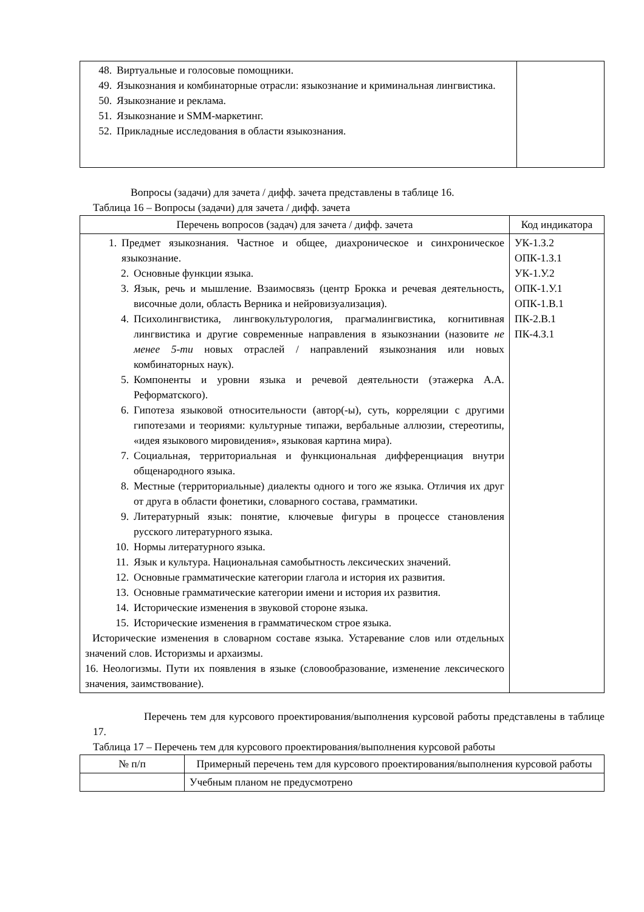| 48. Виртуальные и голосовые помощники. 49. Языкознания и комбинаторные отрасли: языкознание и криминальная лингвистика. 50. Языкознание и реклама. 51. Языкознание и SMM-маркетинг. 52. Прикладные исследования в области языкознания. | |
Вопросы (задачи) для зачета / дифф. зачета представлены в таблице 16.
Таблица 16 – Вопросы (задачи) для зачета / дифф. зачета
| Перечень вопросов (задач) для зачета / дифф. зачета | Код индикатора |
| --- | --- |
| 1. Предмет языкознания. Частное и общее, диахроническое и синхроническое языкознание. 2. Основные функции языка. 3. Язык, речь и мышление. Взаимосвязь (центр Брокка и речевая деятельность, височные доли, область Верника и нейровизуализация). 4. Психолингвистика, лингвокультурология, прагмалингвистика, когнитивная лингвистика и другие современные направления в языкознании (назовите не менее 5-ти новых отраслей / направлений языкознания или новых комбинаторных наук). 5. Компоненты и уровни языка и речевой деятельности (этажерка А.А. Реформатского). 6. Гипотеза языковой относительности (автор(-ы), суть, корреляции с другими гипотезами и теориями: культурные типажи, вербальные аллюзии, стереотипы, «идея языкового мировидения», языковая картина мира). 7. Социальная, территориальная и функциональная дифференциация внутри общенародного языка. 8. Местные (территориальные) диалекты одного и того же языка. Отличия их друг от друга в области фонетики, словарного состава, грамматики. 9. Литературный язык: понятие, ключевые фигуры в процессе становления русского литературного языка. 10. Нормы литературного языка. 11. Язык и культура. Национальная самобытность лексических значений. 12. Основные грамматические категории глагола и история их развития. 13. Основные грамматические категории имени и история их развития. 14. Исторические изменения в звуковой стороне языка. 15. Исторические изменения в грамматическом строе языка. Исторические изменения в словарном составе языка. Устаревание слов или отдельных значений слов. Историзмы и архаизмы. 16. Неологизмы. Пути их появления в языке (словообразование, изменение лексического значения, заимствование). | УК-1.З.2 ОПК-1.З.1 УК-1.У.2 ОПК-1.У.1 ОПК-1.В.1 ПК-2.В.1 ПК-4.З.1 |
Перечень тем для курсового проектирования/выполнения курсовой работы представлены в таблице 17.
Таблица 17 – Перечень тем для курсового проектирования/выполнения курсовой работы
| № п/п | Примерный перечень тем для курсового проектирования/выполнения курсовой работы |
| --- | --- |
| | Учебным планом не предусмотрено |